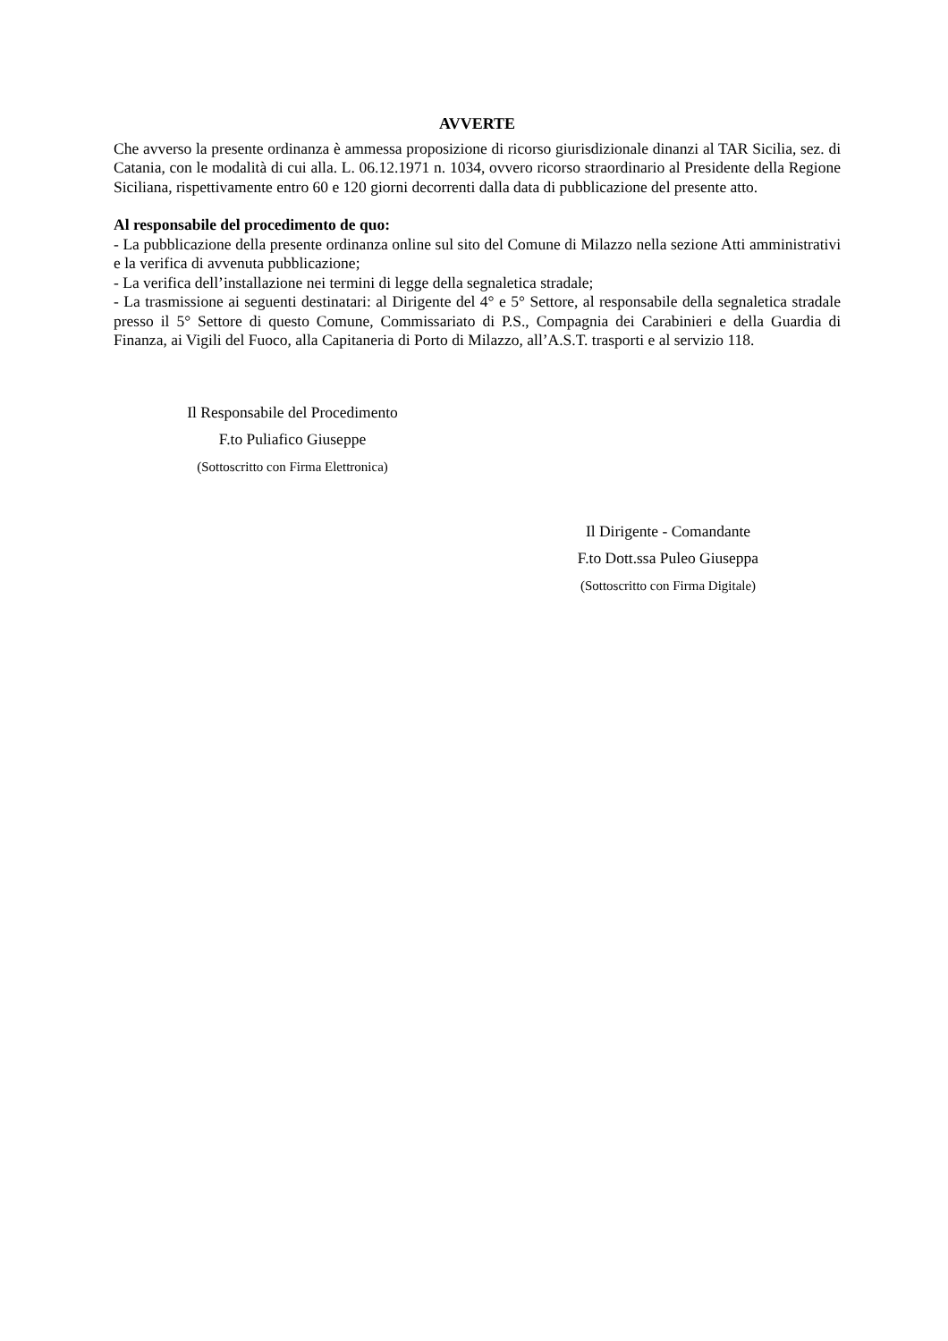AVVERTE
Che avverso la presente ordinanza è ammessa proposizione di ricorso giurisdizionale dinanzi al TAR Sicilia, sez. di Catania, con le modalità di cui alla. L. 06.12.1971 n. 1034, ovvero ricorso straordinario al Presidente della Regione Siciliana, rispettivamente entro 60 e 120 giorni decorrenti dalla data di pubblicazione del presente atto.
Al responsabile del procedimento de quo:
- La pubblicazione della presente ordinanza online sul sito del Comune di Milazzo nella sezione Atti amministrativi e la verifica di avvenuta pubblicazione;
- La verifica dell’installazione nei termini di legge della segnaletica stradale;
- La trasmissione ai seguenti destinatari: al Dirigente del 4° e 5° Settore, al responsabile della segnaletica stradale presso il 5° Settore di questo Comune, Commissariato di P.S., Compagnia dei Carabinieri e della Guardia di Finanza, ai Vigili del Fuoco, alla Capitaneria di Porto di Milazzo, all’A.S.T. trasporti e al servizio 118.
Il Responsabile del Procedimento
F.to Puliafico Giuseppe
(Sottoscritto con Firma Elettronica)
Il Dirigente - Comandante
F.to Dott.ssa Puleo Giuseppa
(Sottoscritto con Firma Digitale)